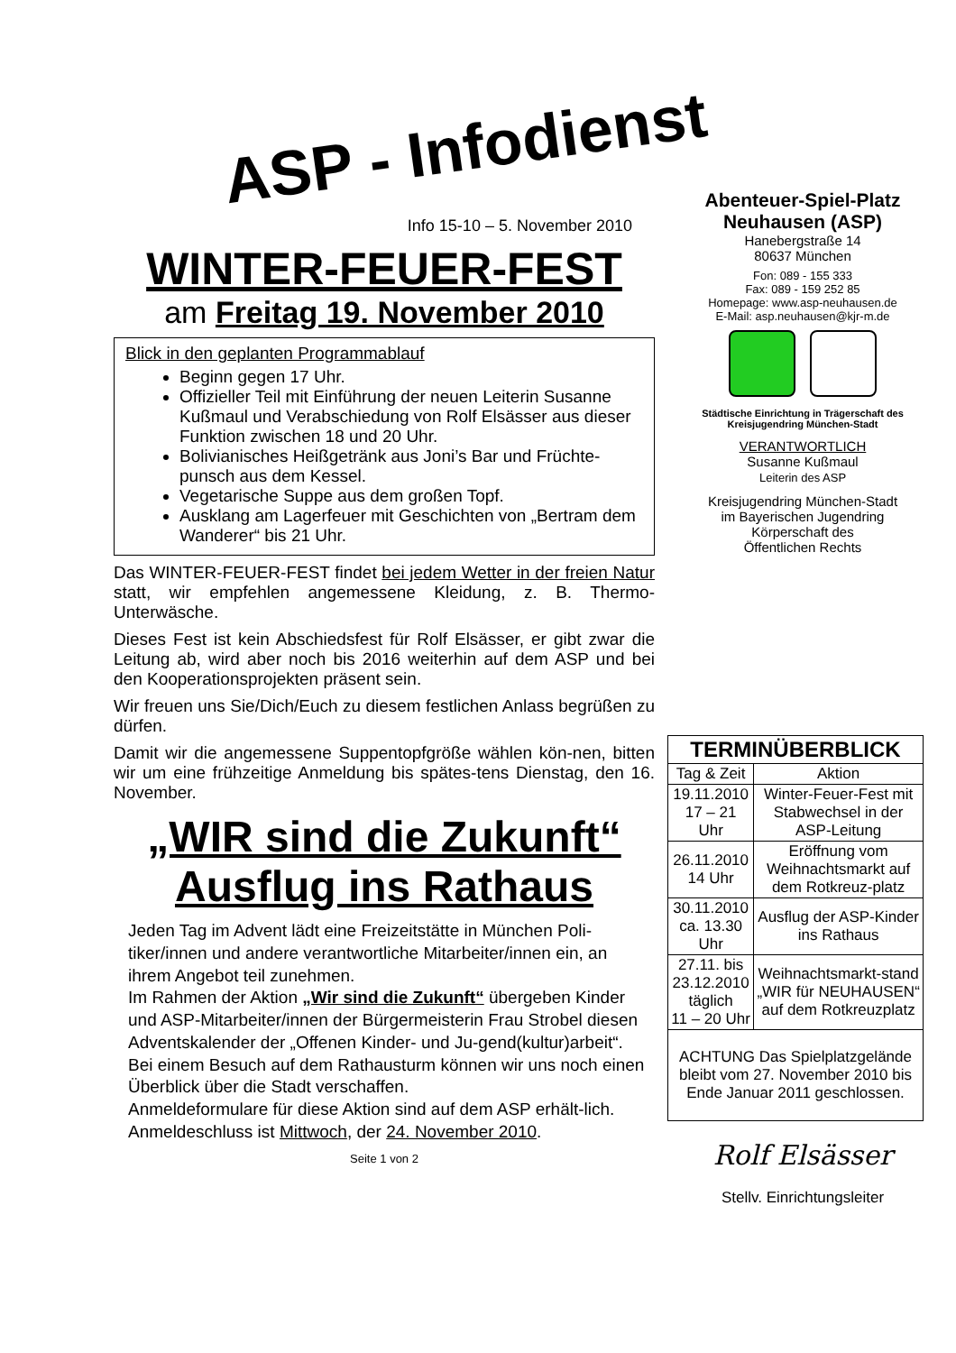ASP - Infodienst
Info 15-10 – 5. November 2010
WINTER-FEUER-FEST
am Freitag 19. November 2010
Blick in den geplanten Programmablauf
Beginn gegen 17 Uhr.
Offizieller Teil mit Einführung der neuen Leiterin Susanne Kußmaul und Verabschiedung von Rolf Elsässer aus dieser Funktion zwischen 18 und 20 Uhr.
Bolivianisches Heißgetränk aus Joni’s Bar und Früchte-punsch aus dem Kessel.
Vegetarische Suppe aus dem großen Topf.
Ausklang am Lagerfeuer mit Geschichten von „Bertram dem Wanderer“ bis 21 Uhr.
Das WINTER-FEUER-FEST findet bei jedem Wetter in der freien Natur statt, wir empfehlen angemessene Kleidung, z. B. Thermo-Unterwäsche.
Dieses Fest ist kein Abschiedsfest für Rolf Elsässer, er gibt zwar die Leitung ab, wird aber noch bis 2016 weiterhin auf dem ASP und bei den Kooperationsprojekten präsent sein.
Wir freuen uns Sie/Dich/Euch zu diesem festlichen Anlass begrüßen zu dürfen.
Damit wir die angemessene Suppentopfgröße wählen kön-nen, bitten wir um eine frühzeitige Anmeldung bis spätes-tens Dienstag, den 16. November.
„WIR sind die Zukunft“
Ausflug ins Rathaus
Jeden Tag im Advent lädt eine Freizeitstätte in München Poli-tiker/innen und andere verantwortliche Mitarbeiter/innen ein, an ihrem Angebot teil zunehmen.
Im Rahmen der Aktion „Wir sind die Zukunft“ übergeben Kinder und ASP-Mitarbeiter/innen der Bürgermeisterin Frau Strobel diesen Adventskalender der „Offenen Kinder- und Ju-gend(kultur)arbeit“.
Bei einem Besuch auf dem Rathausturm können wir uns noch einen Überblick über die Stadt verschaffen.
Anmeldeformulare für diese Aktion sind auf dem ASP erhält-lich. Anmeldeschluss ist Mittwoch, der 24. November 2010.
Seite 1 von 2
Abenteuer-Spiel-Platz
Neuhausen (ASP)
Hanebergstraße 14
80637 München
Fon: 089 - 155 333
Fax: 089 - 159 252 85
Homepage: www.asp-neuhausen.de
E-Mail: asp.neuhausen@kjr-m.de
Städtische Einrichtung in Trägerschaft des Kreisjugendring München-Stadt
VERANTWORTLICH
Susanne Kußmaul
Leiterin des ASP
Kreisjugendring München-Stadt
im Bayerischen Jugendring
Körperschaft des
Öffentlichen Rechts
| TERMINÜBERBLICK | |
| --- | --- |
| Tag & Zeit | Aktion |
| 19.11.2010 17 – 21 Uhr | Winter-Feuer-Fest mit Stabwechsel in der ASP-Leitung |
| 26.11.2010 14 Uhr | Eröffnung vom Weihnachtsmarkt auf dem Rotkreuz-platz |
| 30.11.2010 ca. 13.30 Uhr | Ausflug der ASP-Kinder ins Rathaus |
| 27.11. bis 23.12.2010 täglich 11 – 20 Uhr | Weihnachtsmarkt-stand „WIR für NEUHAUSEN“ auf dem Rotkreuzplatz |
| ACHTUNG Das Spielplatzgelände bleibt vom 27. November 2010 bis Ende Januar 2011 geschlossen. | |
Rolf Elsässer
Stellv. Einrichtungsleiter